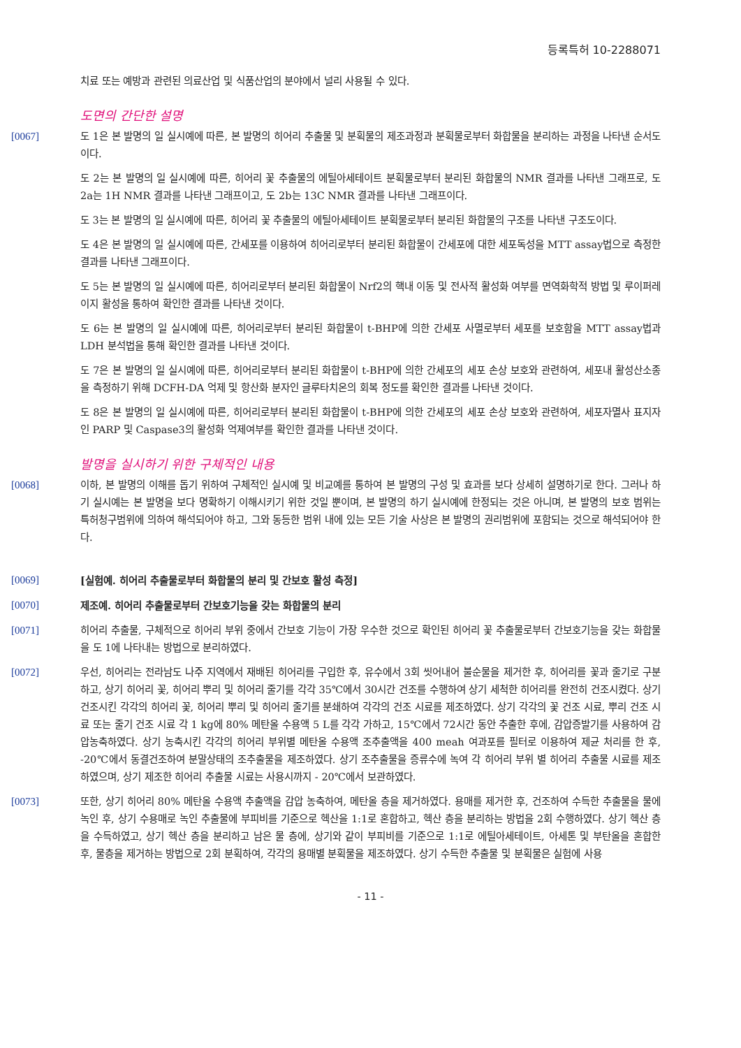등록특허 10-2288071
치료 또는 예방과 관련된 의료산업 및 식품산업의 분야에서 널리 사용될 수 있다.
도면의 간단한 설명
[0067] 도 1은 본 발명의 일 실시예에 따른, 본 발명의 히어리 추출물 및 분획물의 제조과정과 분획물로부터 화합물을 분리하는 과정을 나타낸 순서도이다.
도 2는 본 발명의 일 실시예에 따른, 히어리 꽃 추출물의 에틸아세테이트 분획물로부터 분리된 화합물의 NMR 결과를 나타낸 그래프로, 도 2a는 1H NMR 결과를 나타낸 그래프이고, 도 2b는 13C NMR 결과를 나타낸 그래프이다.
도 3는 본 발명의 일 실시예에 따른, 히어리 꽃 추출물의 에틸아세테이트 분획물로부터 분리된 화합물의 구조를 나타낸 구조도이다.
도 4은 본 발명의 일 실시예에 따른, 간세포를 이용하여 히어리로부터 분리된 화합물이 간세포에 대한 세포독성을 MTT assay법으로 측정한 결과를 나타낸 그래프이다.
도 5는 본 발명의 일 실시예에 따른, 히어리로부터 분리된 화합물이 Nrf2의 핵내 이동 및 전사적 활성화 여부를 면역화학적 방법 및 루이퍼레이지 활성을 통하여 확인한 결과를 나타낸 것이다.
도 6는 본 발명의 일 실시예에 따른, 히어리로부터 분리된 화합물이 t-BHP에 의한 간세포 사멸로부터 세포를 보호함을 MTT assay법과 LDH 분석법을 통해 확인한 결과를 나타낸 것이다.
도 7은 본 발명의 일 실시예에 따른, 히어리로부터 분리된 화합물이 t-BHP에 의한 간세포의 세포 손상 보호와 관련하여, 세포내 활성산소종을 측정하기 위해 DCFH-DA 억제 및 항산화 분자인 글루타치온의 회복 정도를 확인한 결과를 나타낸 것이다.
도 8은 본 발명의 일 실시예에 따른, 히어리로부터 분리된 화합물이 t-BHP에 의한 간세포의 세포 손상 보호와 관련하여, 세포자멸사 표지자인 PARP 및 Caspase3의 활성화 억제여부를 확인한 결과를 나타낸 것이다.
발명을 실시하기 위한 구체적인 내용
[0068] 이하, 본 발명의 이해를 돕기 위하여 구체적인 실시예 및 비교예를 통하여 본 발명의 구성 및 효과를 보다 상세히 설명하기로 한다. 그러나 하기 실시예는 본 발명을 보다 명확하기 이해시키기 위한 것일 뿐이며, 본 발명의 하기 실시예에 한정되는 것은 아니며, 본 발명의 보호 범위는 특허청구범위에 의하여 해석되어야 하고, 그와 동등한 범위 내에 있는 모든 기술 사상은 본 발명의 권리범위에 포함되는 것으로 해석되어야 한다.
[0069] [실험예. 히어리 추출물로부터 화합물의 분리 및 간보호 활성 측정]
[0070] 제조예. 히어리 추출물로부터 간보호기능을 갖는 화합물의 분리
[0071] 히어리 추출물, 구체적으로 히어리 부위 중에서 간보호 기능이 가장 우수한 것으로 확인된 히어리 꽃 추출물로부터 간보호기능을 갖는 화합물을 도 1에 나타내는 방법으로 분리하였다.
[0072] 우선, 히어리는 전라남도 나주 지역에서 재배된 히어리를 구입한 후, 유수에서 3회 씻어내어 불순물을 제거한 후, 히어리를 꽃과 줄기로 구분하고, 상기 히어리 꽃, 히어리 뿌리 및 히어리 줄기를 각각 35℃에서 30시간 건조를 수행하여 상기 세척한 히어리를 완전히 건조시켰다. 상기 건조시킨 각각의 히어리 꽃, 히어리 뿌리 및 히어리 줄기를 분쇄하여 각각의 건조 시료를 제조하였다. 상기 각각의 꽃 건조 시료, 뿌리 건조 시료 또는 줄기 건조 시료 각 1 kg에 80% 메탄올 수용액 5 L를 각각 가하고, 15℃에서 72시간 동안 추출한 후에, 감압증발기를 사용하여 감압농축하였다. 상기 농축시킨 각각의 히어리 부위별 메탄올 수용액 조추출액을 400 meah 여과포를 필터로 이용하여 제균 처리를 한 후, -20℃에서 동결건조하여 분말상태의 조추출물을 제조하였다. 상기 조추출물을 증류수에 녹여 각 히어리 부위 별 히어리 추출물 시료를 제조하였으며, 상기 제조한 히어리 추출물 시료는 사용시까지 - 20℃에서 보관하였다.
[0073] 또한, 상기 히어리 80% 메탄올 수용액 추출액을 감압 농축하여, 메탄올 층을 제거하였다. 용매를 제거한 후, 건조하여 수득한 추출물을 물에 녹인 후, 상기 수용매로 녹인 추출물에 부피비를 기준으로 헥산을 1:1로 혼합하고, 헥산 층을 분리하는 방법을 2회 수행하였다. 상기 헥산 층을 수득하였고, 상기 헥산 층을 분리하고 남은 물 층에, 상기와 같이 부피비를 기준으로 1:1로 에틸아세테이트, 아세톤 및 부탄올을 혼합한 후, 물층을 제거하는 방법으로 2회 분획하여, 각각의 용매별 분획물을 제조하였다. 상기 수득한 추출물 및 분획물은 실험에 사용
- 11 -